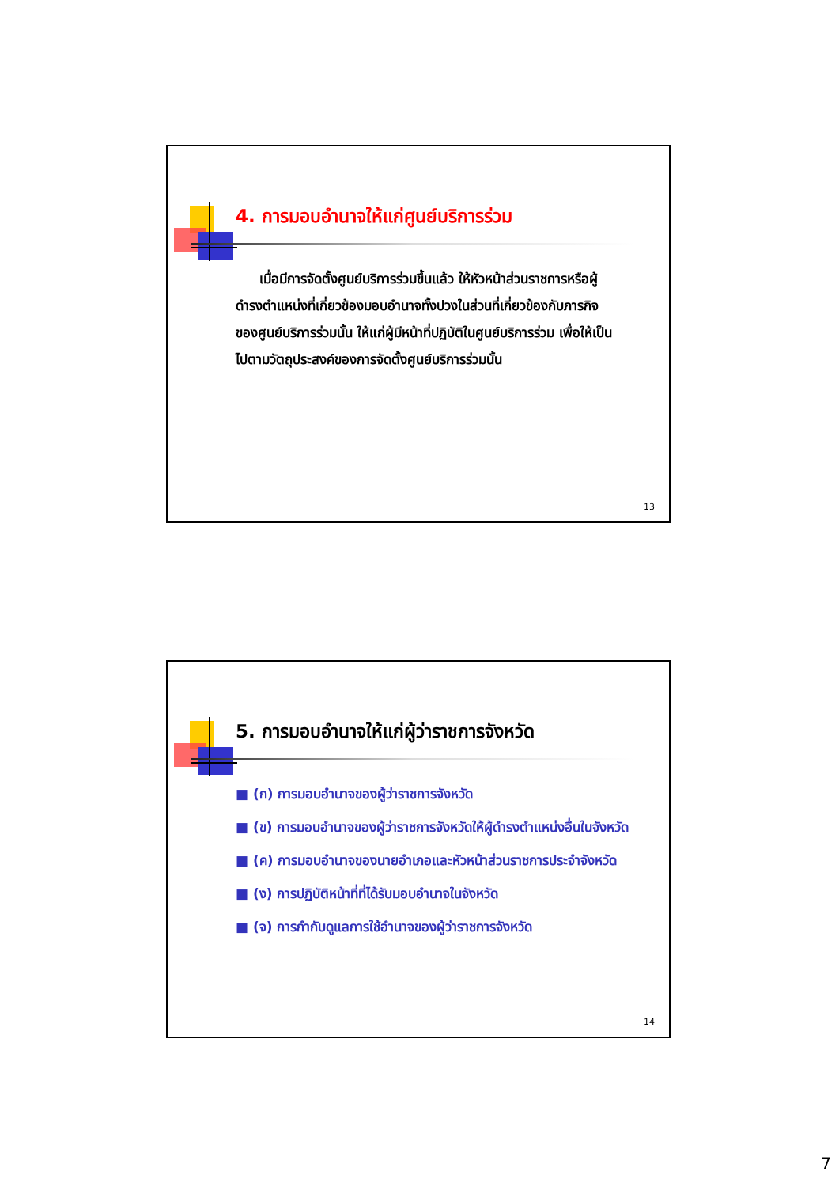4. การมอบอำนาจให้แก่ศูนย์บริการร่วม
เมื่อมีการจัดตั้งศูนย์บริการร่วมขึ้นแล้ว ให้หัวหน้าส่วนราชการหรือผู้ดำรงตำแหน่งที่เกี่ยวข้องมอบอำนาจทั้งปวงในส่วนที่เกี่ยวข้องกับภารกิจของศูนย์บริการร่วมนั้น ให้แก่ผู้มีหน้าที่ปฏิบัติในศูนย์บริการร่วม เพื่อให้เป็นไปตามวัตถุประสงค์ของการจัดตั้งศูนย์บริการร่วมนั้น
13
5. การมอบอำนาจให้แก่ผู้ว่าราชการจังหวัด
■ (ก) การมอบอำนาจของผู้ว่าราชการจังหวัด
■ (ข) การมอบอำนาจของผู้ว่าราชการจังหวัดให้ผู้ดำรงตำแหน่งอื่นในจังหวัด
■ (ค) การมอบอำนาจของนายอำเภอและหัวหน้าส่วนราชการประจำจังหวัด
■ (ง) การปฏิบัติหน้าที่ที่ได้รับมอบอำนาจในจังหวัด
■ (จ) การกำกับดูแลการใช้อำนาจของผู้ว่าราชการจังหวัด
14
7